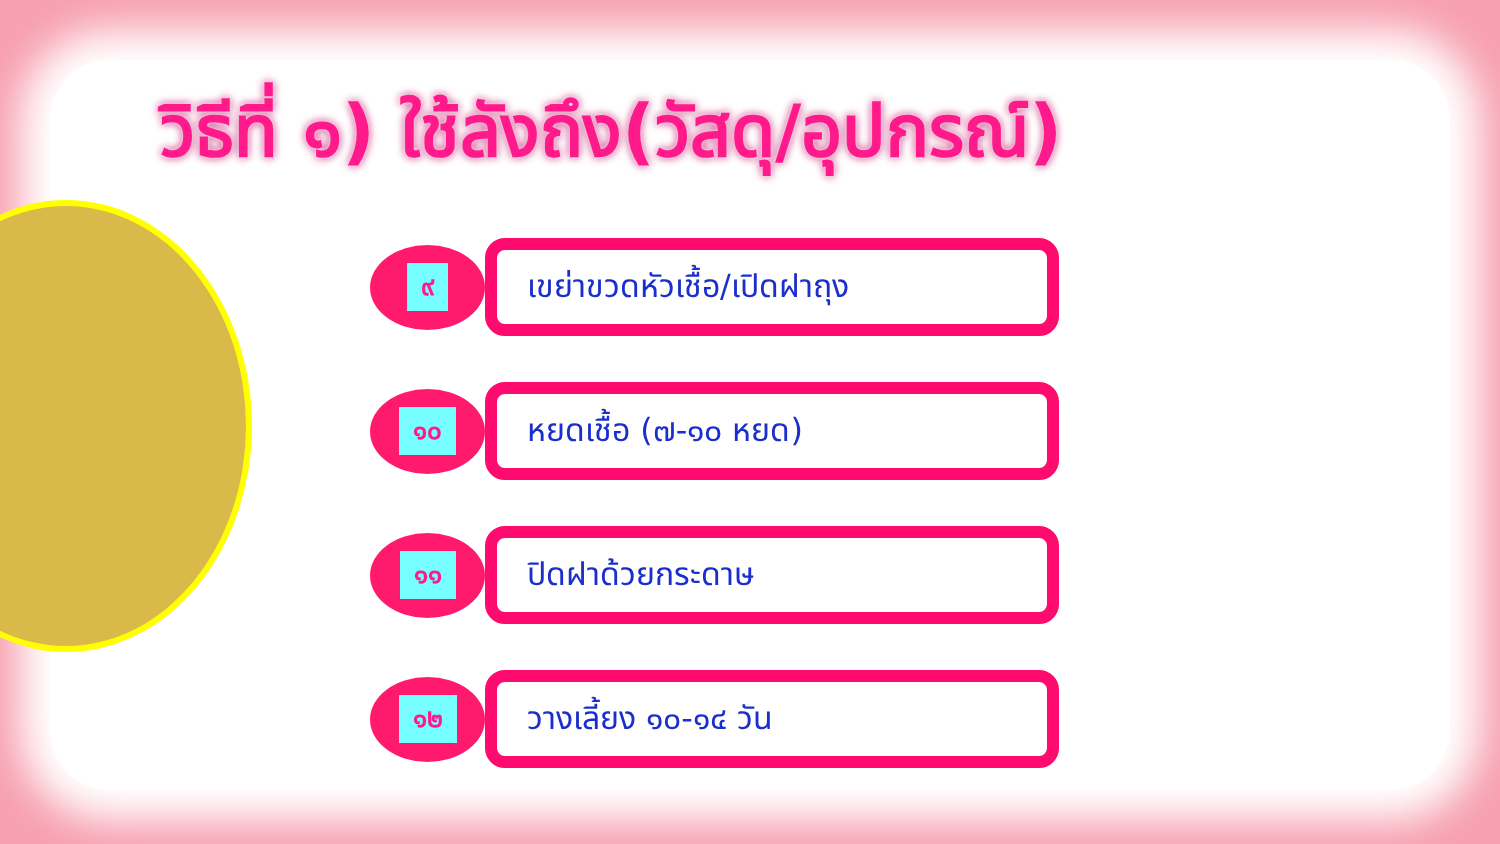วิธีที่ ๑) ใช้ลังถึง(วัสดุ/อุปกรณ์)
๙
เขย่าขวดหัวเชื้อ/เปิดฝาถุง
๑๐
หยดเชื้อ (๗-๑๐ หยด)
๑๑
ปิดฝาด้วยกระดาษ
๑๒
วางเลี้ยง ๑๐-๑๔ วัน